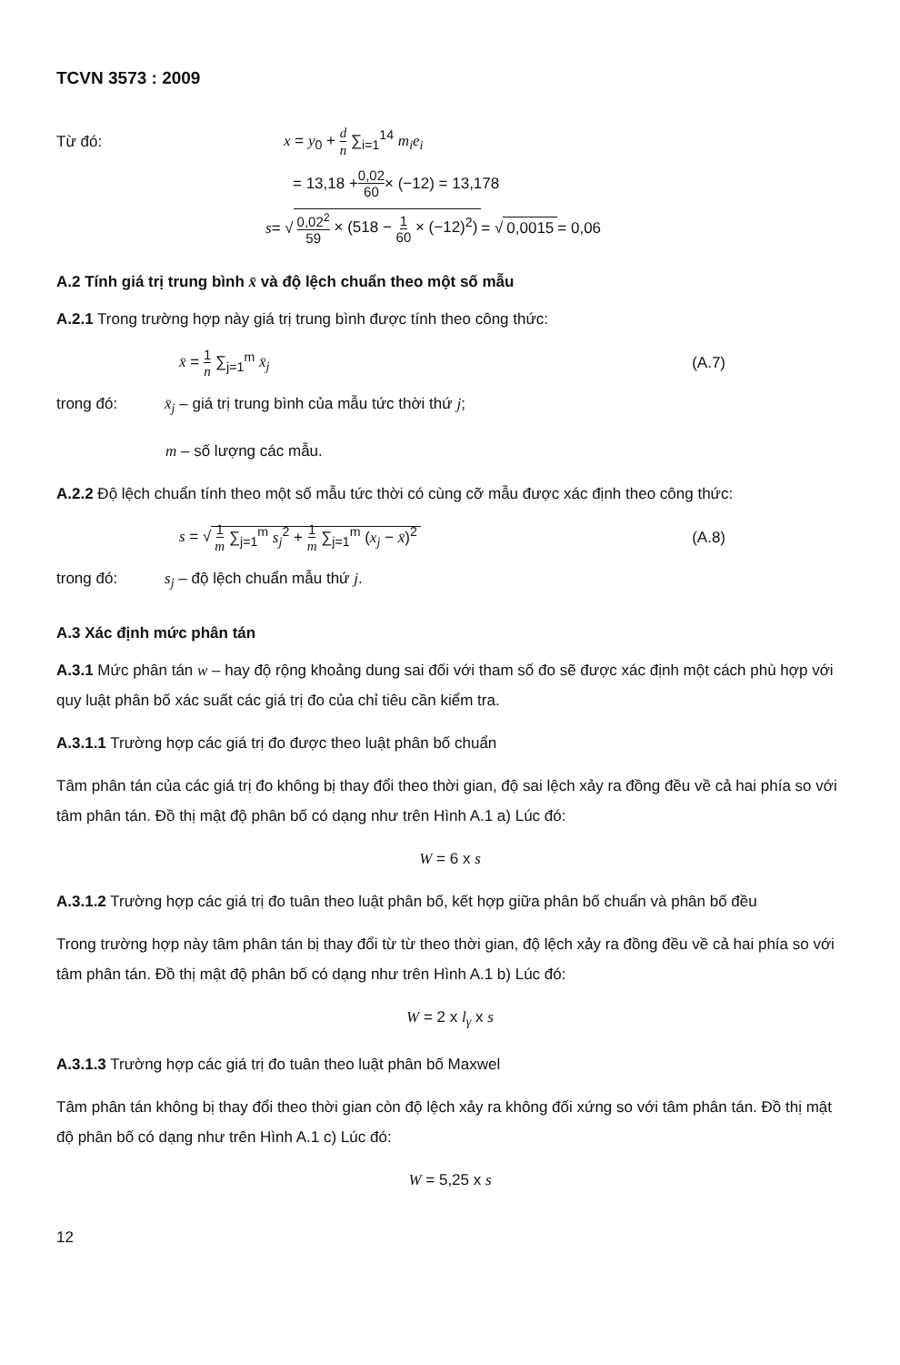TCVN 3573 : 2009
Từ đó: x = y<sub>0</sub> + d n ∑<sub>i=1</sub><sup>14</sup> m<sub>i</sub>e<sub>i</sub>
= 13,18 + 0,02 60 × (−12) = 13,178
s = √ 0,02<sup>2</sup> 59 × (518 − 1 60 × (−12)<sup>2</sup>) = √ 0,0015 = 0,06
A.2 Tính giá trị trung bình x̄ và độ lệch chuẩn theo một số mẫu
A.2.1 Trong trường hợp này giá trị trung bình được tính theo công thức:
x̄ = 1 n ∑<sub>j=1</sub><sup>m</sup> x̄<sub>j</sub> (A.7)
trong đó: x̄<sub>j</sub> – giá trị trung bình của mẫu tức thời thứ j;
m – số lượng các mẫu.
A.2.2 Độ lệch chuẩn tính theo một số mẫu tức thời có cùng cỡ mẫu được xác định theo công thức:
s = √ 1 m ∑<sub>j=1</sub><sup>m</sup> s<sub>j</sub><sup>2</sup> + 1 m ∑<sub>j=1</sub><sup>m</sup> (x<sub>j</sub> − x̄)<sup>2</sup> (A.8)
trong đó: s<sub>j</sub> – độ lệch chuẩn mẫu thứ j.
A.3 Xác định mức phân tán
A.3.1 Mức phân tán w – hay độ rộng khoảng dung sai đối với tham số đo sẽ được xác định một cách phù hợp với quy luật phân bố xác suất các giá trị đo của chỉ tiêu cần kiểm tra.
A.3.1.1 Trường hợp các giá trị đo được theo luật phân bố chuẩn
Tâm phân tán của các giá trị đo không bị thay đổi theo thời gian, độ sai lệch xảy ra đồng đều về cả hai phía so với tâm phân tán. Đồ thị mật độ phân bố có dạng như trên Hình A.1 a) Lúc đó:
W = 6 x s
A.3.1.2 Trường hợp các giá trị đo tuân theo luật phân bố, kết hợp giữa phân bố chuẩn và phân bố đều
Trong trường hợp này tâm phân tán bị thay đổi từ từ theo thời gian, độ lệch xảy ra đồng đều về cả hai phía so với tâm phân tán. Đồ thị mật độ phân bố có dạng như trên Hình A.1 b) Lúc đó:
W = 2 x l<sub>γ</sub> x s
A.3.1.3 Trường hợp các giá trị đo tuân theo luật phân bố Maxwel
Tâm phân tán không bị thay đổi theo thời gian còn độ lệch xảy ra không đối xứng so với tâm phân tán. Đồ thị mật độ phân bố có dạng như trên Hình A.1 c) Lúc đó:
W = 5,25 x s
12